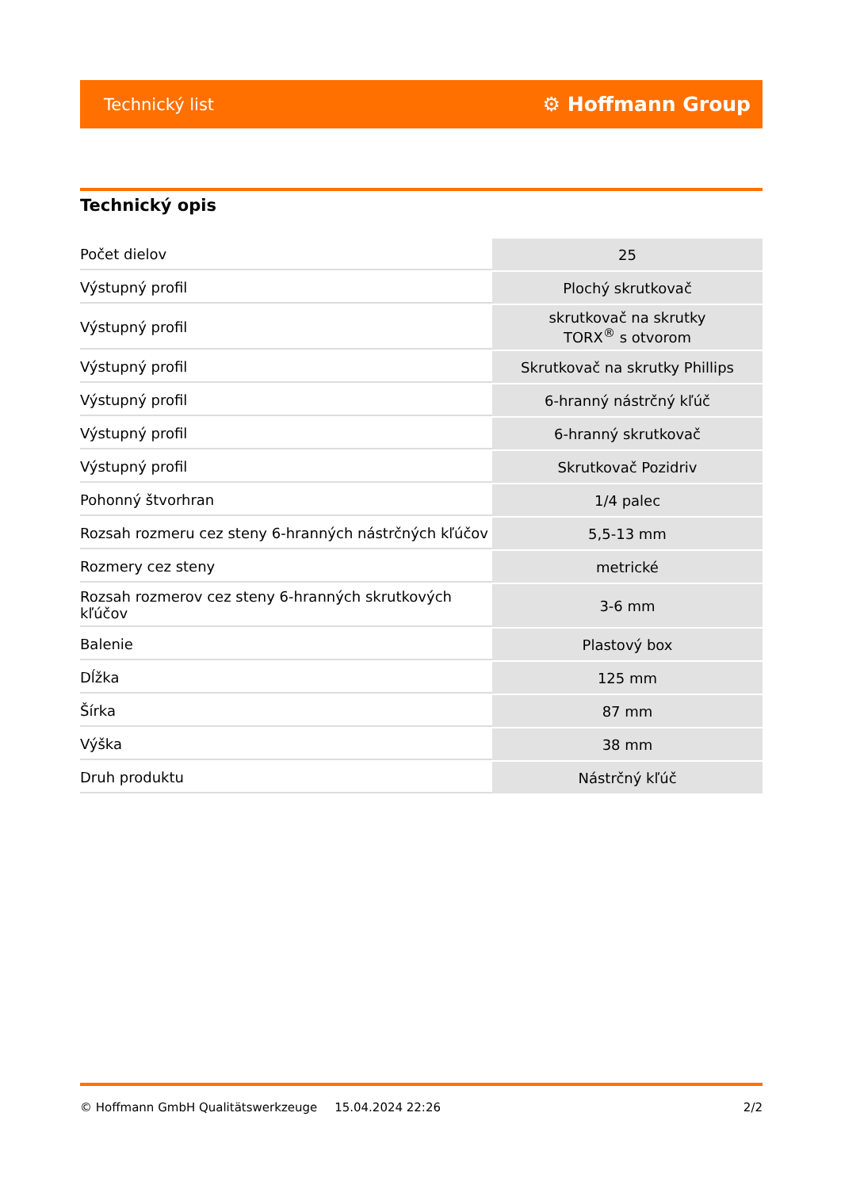Technický list ⚙ Hoffmann Group
Technický opis
| Počet dielov | 25 |
| Výstupný profil | Plochý skrutkovač |
| Výstupný profil | skrutkovač na skrutky TORX<sup>®</sup> s otvorom |
| Výstupný profil | Skrutkovač na skrutky Phillips |
| Výstupný profil | 6-hranný nástrčný kľúč |
| Výstupný profil | 6-hranný skrutkovač |
| Výstupný profil | Skrutkovač Pozidriv |
| Pohonný štvorhran | 1/4 palec |
| Rozsah rozmeru cez steny 6-hranných nástrčných kľúčov | 5,5-13 mm |
| Rozmery cez steny | metrické |
| Rozsah rozmerov cez steny 6-hranných skrutkových kľúčov | 3-6 mm |
| Balenie | Plastový box |
| Dĺžka | 125 mm |
| Šírka | 87 mm |
| Výška | 38 mm |
| Druh produktu | Nástrčný kľúč |
© Hoffmann GmbH Qualitätswerkzeuge 15.04.2024 22:26 2/2